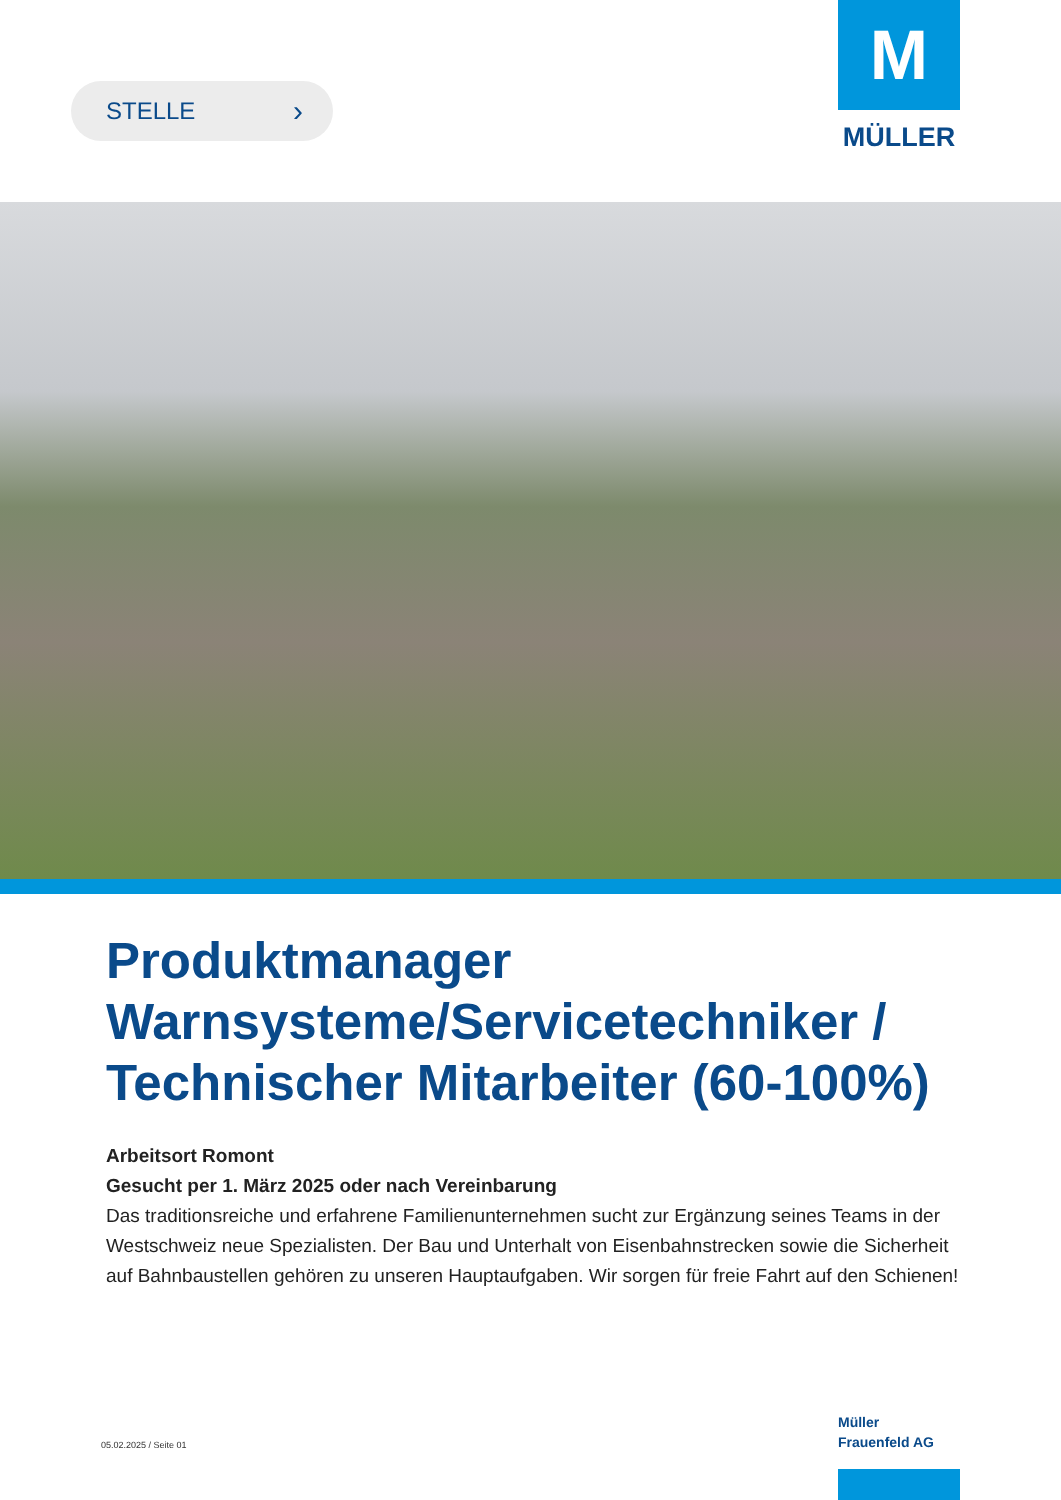STELLE ›
M
MÜLLER
Produktmanager Warnsysteme/Servicetechniker / Technischer Mitarbeiter (60-100%)
Arbeitsort Romont
Gesucht per 1. März 2025 oder nach Vereinbarung
Das traditionsreiche und erfahrene Familienunternehmen sucht zur Ergänzung seines Teams in der Westschweiz neue Spezialisten. Der Bau und Unterhalt von Eisenbahnstrecken sowie die Sicherheit auf Bahnbaustellen gehören zu unseren Hauptaufgaben. Wir sorgen für freie Fahrt auf den Schienen!
05.02.2025 / Seite 01
Müller
Frauenfeld AG